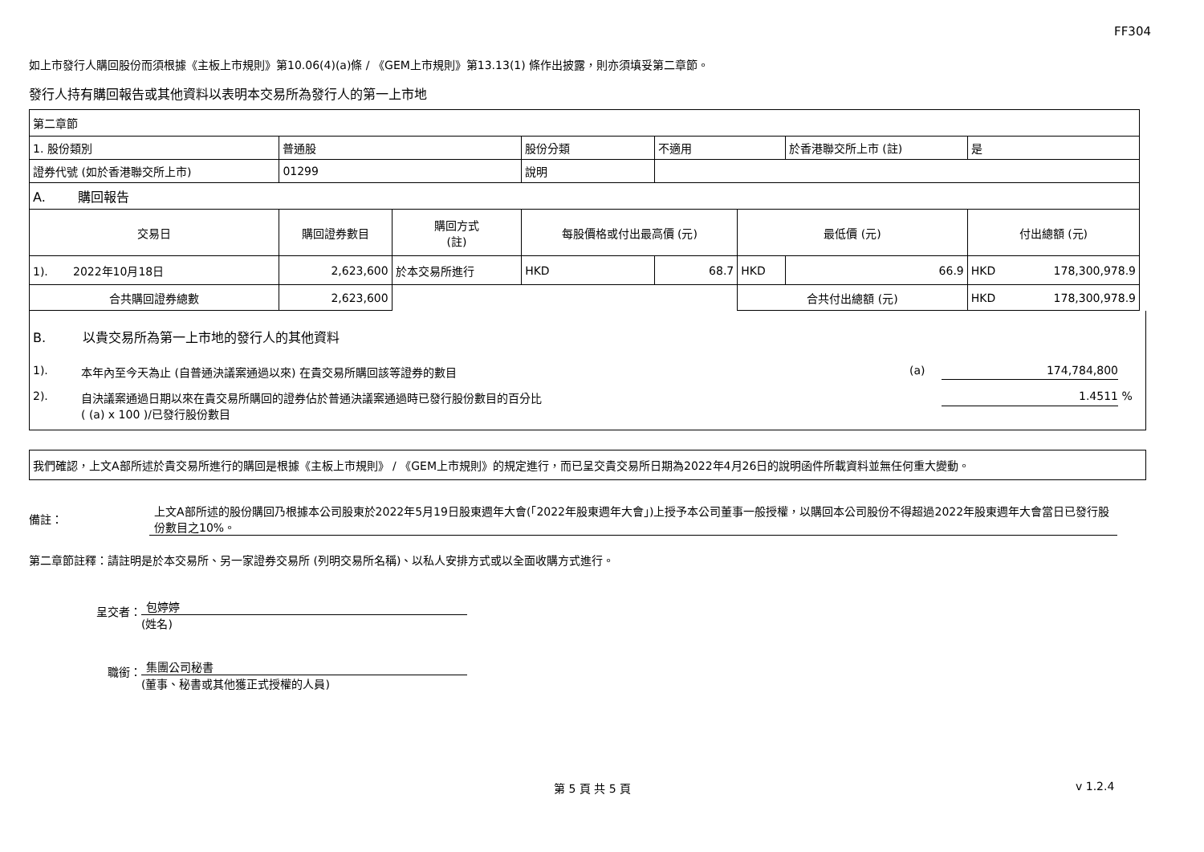FF304
如上市發行人購回股份而須根據《主板上市規則》第10.06(4)(a)條 / 《GEM上市規則》第13.13(1) 條作出披露，則亦須填妥第二章節。
發行人持有購回報告或其他資料以表明本交易所為發行人的第一上市地
| 第二章節 | | | | | | | |
| 1. 股份類別 | 普通股 | | 股份分類 | 不適用 | | 於香港聯交所上市 (註) | 是 |
| 證券代號 (如於香港聯交所上市) | 01299 | | 說明 | | | | |
| A. 購回報告 | | | | | | | |
| 交易日 | 購回證券數目 | 購回方式 (註) | 每股價格或付出最高價 (元) | | 最低價 (元) | | 付出總額 (元) |
| 1). 2022年10月18日 | 2,623,600 | 於本交易所進行 | HKD | 68.7 | HKD | 66.9 | HKD 178,300,978.9 |
| 合共購回證券總數 | 2,623,600 | | | | 合共付出總額 (元) | | HKD 178,300,978.9 |
B. 以貴交易所為第一上市地的發行人的其他資料
1). 本年內至今天為止 (自普通決議案通過以來) 在貴交易所購回該等證券的數目 (a) 174,784,800
2). 自決議案通過日期以來在貴交易所購回的證券佔於普通決議案通過時已發行股份數目的百分比
( (a) x 100 )/已發行股份數目 1.4511 %
我們確認，上文A部所述於貴交易所進行的購回是根據《主板上市規則》 / 《GEM上市規則》的規定進行，而已呈交貴交易所日期為2022年4月26日的說明函件所載資料並無任何重大變動。
備註： 上文A部所述的股份購回乃根據本公司股東於2022年5月19日股東週年大會(「2022年股東週年大會」)上授予本公司董事一般授權，以購回本公司股份不得超過2022年股東週年大會當日已發行股份數目之10%。
第二章節註釋：請註明是於本交易所、另一家證券交易所 (列明交易所名稱)、以私人安排方式或以全面收購方式進行。
呈交者：
包婷婷
(姓名)
職銜：
集團公司秘書
(董事、秘書或其他獲正式授權的人員)
第 5 頁 共 5 頁 v 1.2.4